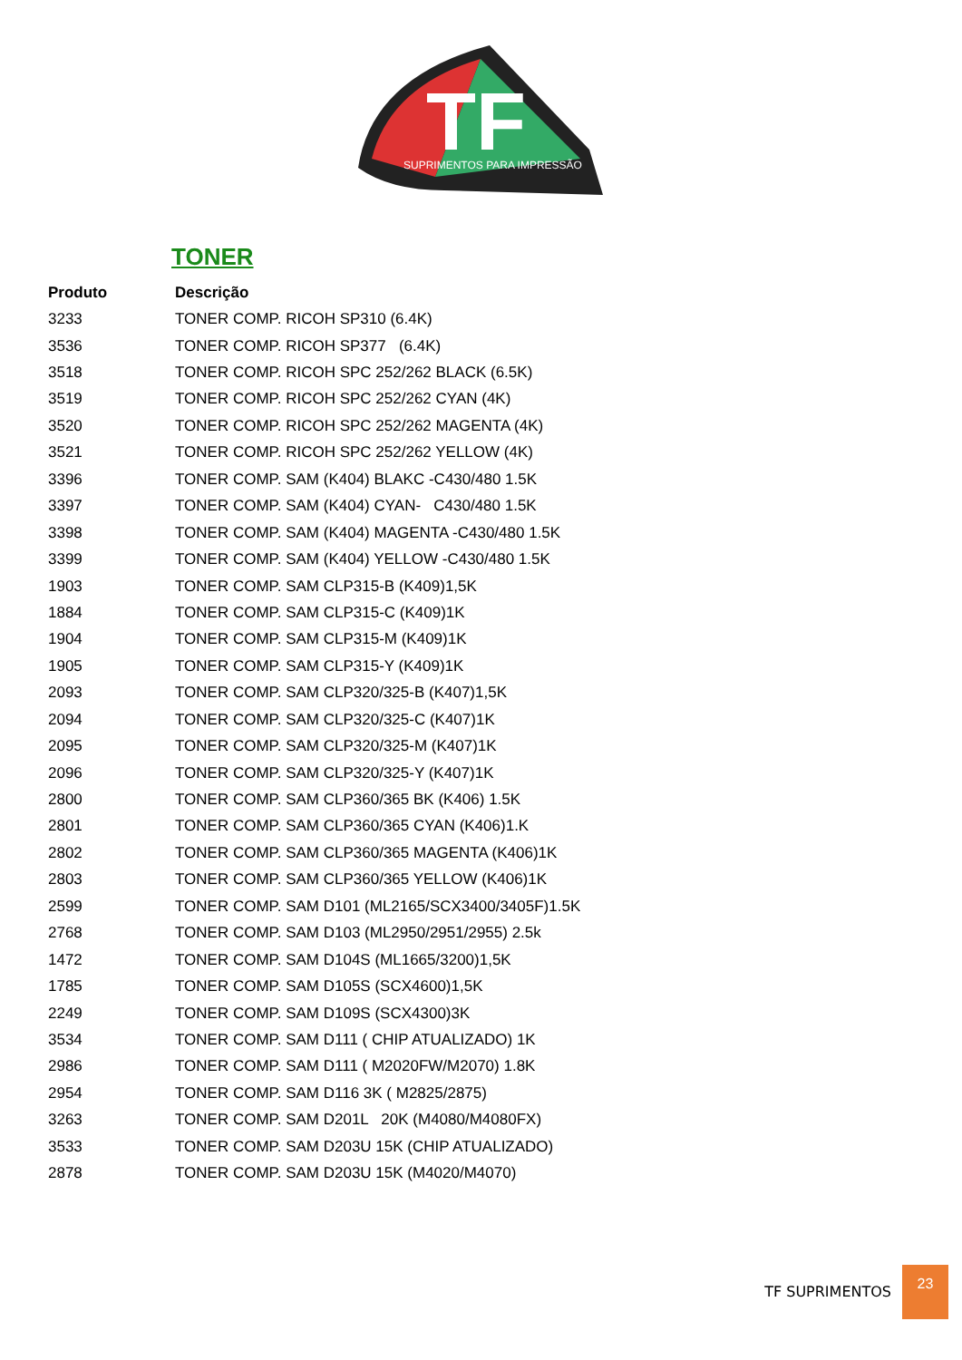TF
SUPRIMENTOS PARA IMPRESSÃO
TONER
| Produto | Descrição |
| --- | --- |
| 3233 | TONER COMP. RICOH SP310 (6.4K) |
| 3536 | TONER COMP. RICOH SP377 (6.4K) |
| 3518 | TONER COMP. RICOH SPC 252/262 BLACK (6.5K) |
| 3519 | TONER COMP. RICOH SPC 252/262 CYAN (4K) |
| 3520 | TONER COMP. RICOH SPC 252/262 MAGENTA (4K) |
| 3521 | TONER COMP. RICOH SPC 252/262 YELLOW (4K) |
| 3396 | TONER COMP. SAM (K404) BLAKC -C430/480 1.5K |
| 3397 | TONER COMP. SAM (K404) CYAN- C430/480 1.5K |
| 3398 | TONER COMP. SAM (K404) MAGENTA -C430/480 1.5K |
| 3399 | TONER COMP. SAM (K404) YELLOW -C430/480 1.5K |
| 1903 | TONER COMP. SAM CLP315-B (K409)1,5K |
| 1884 | TONER COMP. SAM CLP315-C (K409)1K |
| 1904 | TONER COMP. SAM CLP315-M (K409)1K |
| 1905 | TONER COMP. SAM CLP315-Y (K409)1K |
| 2093 | TONER COMP. SAM CLP320/325-B (K407)1,5K |
| 2094 | TONER COMP. SAM CLP320/325-C (K407)1K |
| 2095 | TONER COMP. SAM CLP320/325-M (K407)1K |
| 2096 | TONER COMP. SAM CLP320/325-Y (K407)1K |
| 2800 | TONER COMP. SAM CLP360/365 BK (K406) 1.5K |
| 2801 | TONER COMP. SAM CLP360/365 CYAN (K406)1.K |
| 2802 | TONER COMP. SAM CLP360/365 MAGENTA (K406)1K |
| 2803 | TONER COMP. SAM CLP360/365 YELLOW (K406)1K |
| 2599 | TONER COMP. SAM D101 (ML2165/SCX3400/3405F)1.5K |
| 2768 | TONER COMP. SAM D103 (ML2950/2951/2955) 2.5k |
| 1472 | TONER COMP. SAM D104S (ML1665/3200)1,5K |
| 1785 | TONER COMP. SAM D105S (SCX4600)1,5K |
| 2249 | TONER COMP. SAM D109S (SCX4300)3K |
| 3534 | TONER COMP. SAM D111 ( CHIP ATUALIZADO) 1K |
| 2986 | TONER COMP. SAM D111 ( M2020FW/M2070) 1.8K |
| 2954 | TONER COMP. SAM D116 3K ( M2825/2875) |
| 3263 | TONER COMP. SAM D201L 20K (M4080/M4080FX) |
| 3533 | TONER COMP. SAM D203U 15K (CHIP ATUALIZADO) |
| 2878 | TONER COMP. SAM D203U 15K (M4020/M4070) |
TF SUPRIMENTOS 23